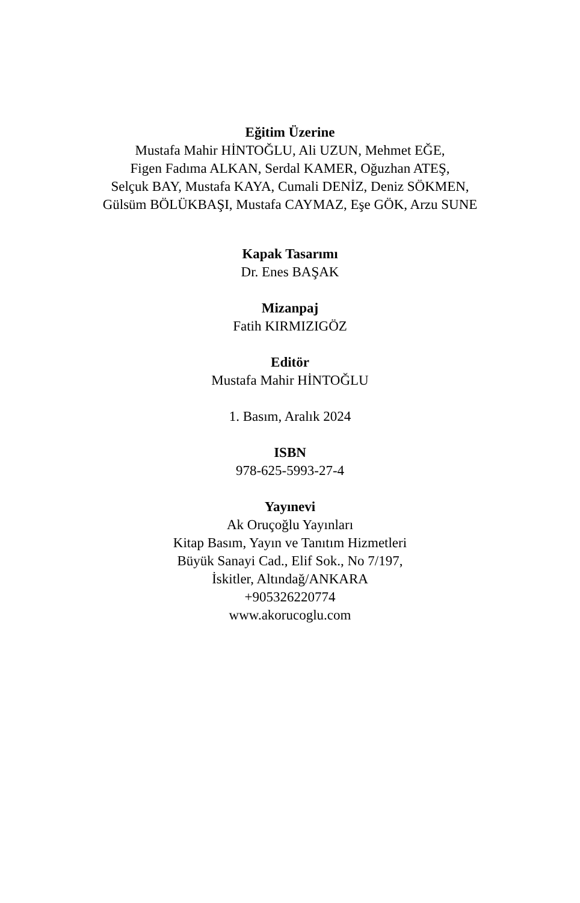Eğitim Üzerine
Mustafa Mahir HİNTOĞLU, Ali UZUN, Mehmet EĞE,
Figen Fadıma ALKAN, Serdal KAMER, Oğuzhan ATEŞ,
Selçuk BAY, Mustafa KAYA, Cumali DENİZ, Deniz SÖKMEN,
Gülsüm BÖLÜKBAŞI, Mustafa CAYMAZ, Eşe GÖK, Arzu SUNE
Kapak Tasarımı
Dr. Enes BAŞAK
Mizanpaj
Fatih KIRMIZIGÖZ
Editör
Mustafa Mahir HİNTOĞLU
1. Basım, Aralık 2024
ISBN
978-625-5993-27-4
Yayınevi
Ak Oruçoğlu Yayınları
Kitap Basım, Yayın ve Tanıtım Hizmetleri
Büyük Sanayi Cad., Elif Sok., No 7/197,
İskitler, Altındağ/ANKARA
+905326220774
www.akorucoglu.com